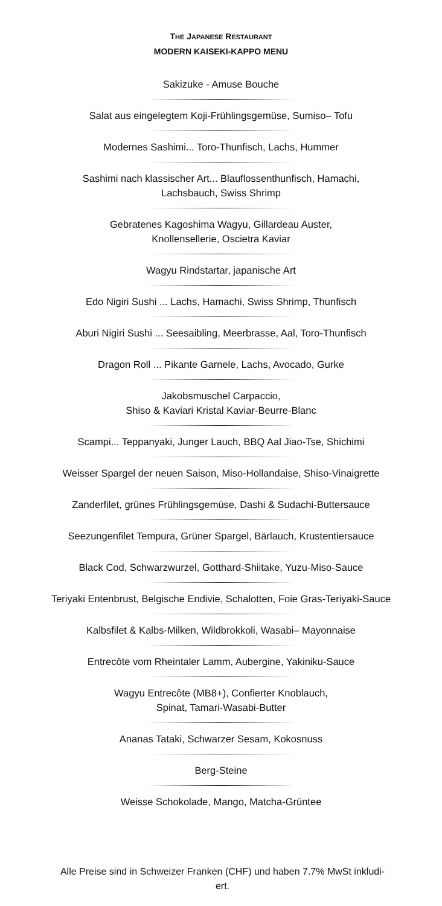THE JAPANESE RESTAURANT
MODERN KAISEKI-KAPPO MENU
Sakizuke - Amuse Bouche
Salat aus eingelegtem Koji-Frühlingsgemüse, Sumiso– Tofu
Modernes Sashimi... Toro-Thunfisch, Lachs, Hummer
Sashimi nach klassischer Art... Blauflossenthunfisch, Hamachi,
Lachsbauch, Swiss Shrimp
Gebratenes Kagoshima Wagyu, Gillardeau Auster,
Knollensellerie, Oscietra Kaviar
Wagyu Rindstartar, japanische Art
Edo Nigiri Sushi ... Lachs, Hamachi, Swiss Shrimp, Thunfisch
Aburi Nigiri Sushi ... Seesaibling, Meerbrasse, Aal, Toro-Thunfisch
Dragon Roll ... Pikante Garnele, Lachs, Avocado, Gurke
Jakobsmuschel Carpaccio,
Shiso & Kaviari Kristal Kaviar-Beurre-Blanc
Scampi... Teppanyaki, Junger Lauch, BBQ Aal Jiao-Tse, Shichimi
Weisser Spargel der neuen Saison, Miso-Hollandaise, Shiso-Vinaigrette
Zanderfilet, grünes Frühlingsgemüse, Dashi & Sudachi-Buttersauce
Seezungenfilet Tempura, Grüner Spargel, Bärlauch, Krustentiersauce
Black Cod, Schwarzwurzel, Gotthard-Shiitake, Yuzu-Miso-Sauce
Teriyaki Entenbrust, Belgische Endivie, Schalotten, Foie Gras-Teriyaki-Sauce
Kalbsfilet & Kalbs-Milken, Wildbrokkoli, Wasabi– Mayonnaise
Entrecôte vom Rheintaler Lamm, Aubergine, Yakiniku-Sauce
Wagyu Entrecôte (MB8+), Confierter Knoblauch,
Spinat, Tamari-Wasabi-Butter
Ananas Tataki, Schwarzer Sesam, Kokosnuss
Berg-Steine
Weisse Schokolade, Mango, Matcha-Grüntee
Alle Preise sind in Schweizer Franken (CHF) und haben 7.7% MwSt inkludi-
ert.